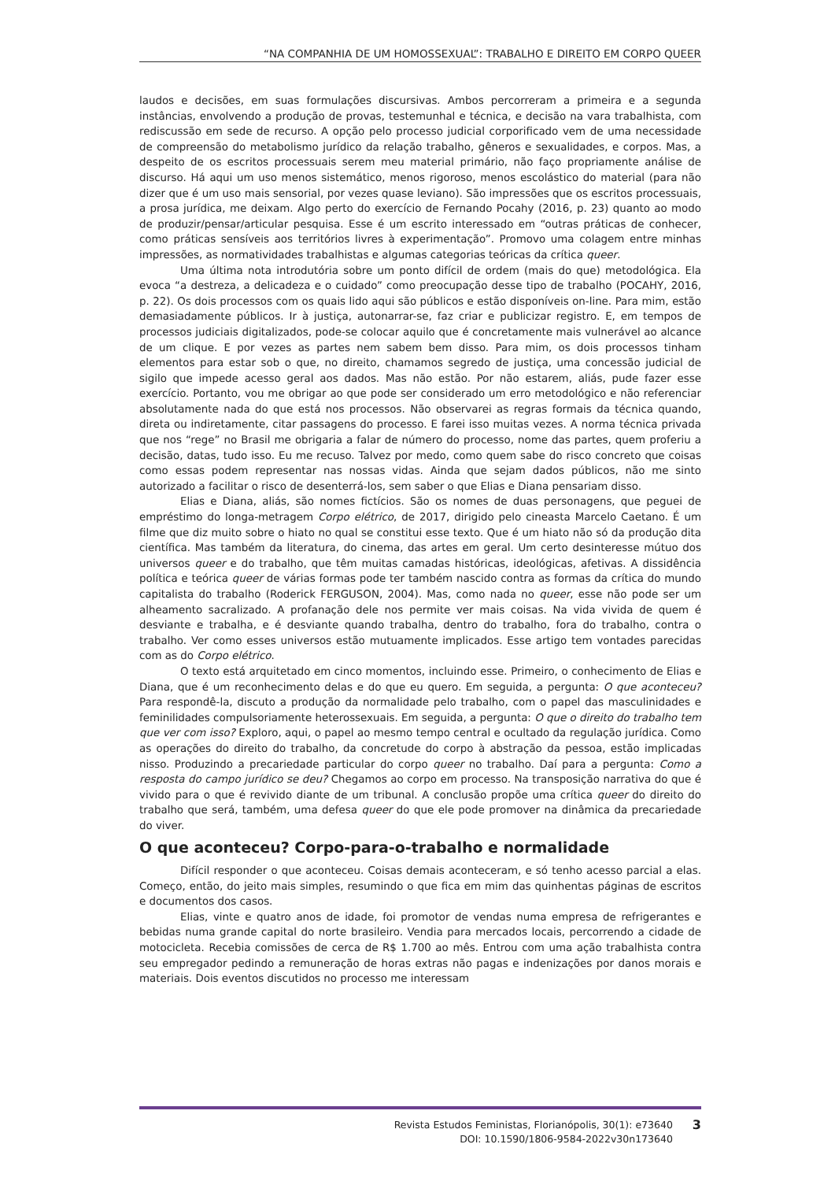“NA COMPANHIA DE UM HOMOSSEXUAL”: TRABALHO E DIREITO EM CORPO QUEER
laudos e decisões, em suas formulações discursivas. Ambos percorreram a primeira e a segunda instâncias, envolvendo a produção de provas, testemunhal e técnica, e decisão na vara trabalhista, com rediscussão em sede de recurso. A opção pelo processo judicial corporificado vem de uma necessidade de compreensão do metabolismo jurídico da relação trabalho, gêneros e sexualidades, e corpos. Mas, a despeito de os escritos processuais serem meu material primário, não faço propriamente análise de discurso. Há aqui um uso menos sistemático, menos rigoroso, menos escolástico do material (para não dizer que é um uso mais sensorial, por vezes quase leviano). São impressões que os escritos processuais, a prosa jurídica, me deixam. Algo perto do exercício de Fernando Pocahy (2016, p. 23) quanto ao modo de produzir/pensar/articular pesquisa. Esse é um escrito interessado em “outras práticas de conhecer, como práticas sensíveis aos territórios livres à experimentação”. Promovo uma colagem entre minhas impressões, as normatividades trabalhistas e algumas categorias teóricas da crítica queer.
Uma última nota introdutória sobre um ponto difícil de ordem (mais do que) metodológica. Ela evoca “a destreza, a delicadeza e o cuidado” como preocupação desse tipo de trabalho (POCAHY, 2016, p. 22). Os dois processos com os quais lido aqui são públicos e estão disponíveis on-line. Para mim, estão demasiadamente públicos. Ir à justiça, autonarrar-se, faz criar e publicizar registro. E, em tempos de processos judiciais digitalizados, pode-se colocar aquilo que é concretamente mais vulnerável ao alcance de um clique. E por vezes as partes nem sabem bem disso. Para mim, os dois processos tinham elementos para estar sob o que, no direito, chamamos segredo de justiça, uma concessão judicial de sigilo que impede acesso geral aos dados. Mas não estão. Por não estarem, aliás, pude fazer esse exercício. Portanto, vou me obrigar ao que pode ser considerado um erro metodológico e não referenciar absolutamente nada do que está nos processos. Não observarei as regras formais da técnica quando, direta ou indiretamente, citar passagens do processo. E farei isso muitas vezes. A norma técnica privada que nos “rege” no Brasil me obrigaria a falar de número do processo, nome das partes, quem proferiu a decisão, datas, tudo isso. Eu me recuso. Talvez por medo, como quem sabe do risco concreto que coisas como essas podem representar nas nossas vidas. Ainda que sejam dados públicos, não me sinto autorizado a facilitar o risco de desenterrá-los, sem saber o que Elias e Diana pensariam disso.
Elias e Diana, aliás, são nomes fictícios. São os nomes de duas personagens, que peguei de empréstimo do longa-metragem Corpo elétrico, de 2017, dirigido pelo cineasta Marcelo Caetano. É um filme que diz muito sobre o hiato no qual se constitui esse texto. Que é um hiato não só da produção dita científica. Mas também da literatura, do cinema, das artes em geral. Um certo desinteresse mútuo dos universos queer e do trabalho, que têm muitas camadas históricas, ideológicas, afetivas. A dissidência política e teórica queer de várias formas pode ter também nascido contra as formas da crítica do mundo capitalista do trabalho (Roderick FERGUSON, 2004). Mas, como nada no queer, esse não pode ser um alheamento sacralizado. A profanação dele nos permite ver mais coisas. Na vida vivida de quem é desviante e trabalha, e é desviante quando trabalha, dentro do trabalho, fora do trabalho, contra o trabalho. Ver como esses universos estão mutuamente implicados. Esse artigo tem vontades parecidas com as do Corpo elétrico.
O texto está arquitetado em cinco momentos, incluindo esse. Primeiro, o conhecimento de Elias e Diana, que é um reconhecimento delas e do que eu quero. Em seguida, a pergunta: O que aconteceu? Para respondê-la, discuto a produção da normalidade pelo trabalho, com o papel das masculinidades e feminilidades compulsoriamente heterossexuais. Em seguida, a pergunta: O que o direito do trabalho tem que ver com isso? Exploro, aqui, o papel ao mesmo tempo central e ocultado da regulação jurídica. Como as operações do direito do trabalho, da concretude do corpo à abstração da pessoa, estão implicadas nisso. Produzindo a precariedade particular do corpo queer no trabalho. Daí para a pergunta: Como a resposta do campo jurídico se deu? Chegamos ao corpo em processo. Na transposição narrativa do que é vivido para o que é revivido diante de um tribunal. A conclusão propõe uma crítica queer do direito do trabalho que será, também, uma defesa queer do que ele pode promover na dinâmica da precariedade do viver.
O que aconteceu? Corpo-para-o-trabalho e normalidade
Difícil responder o que aconteceu. Coisas demais aconteceram, e só tenho acesso parcial a elas. Começo, então, do jeito mais simples, resumindo o que fica em mim das quinhentas páginas de escritos e documentos dos casos.
Elias, vinte e quatro anos de idade, foi promotor de vendas numa empresa de refrigerantes e bebidas numa grande capital do norte brasileiro. Vendia para mercados locais, percorrendo a cidade de motocicleta. Recebia comissões de cerca de R$ 1.700 ao mês. Entrou com uma ação trabalhista contra seu empregador pedindo a remuneração de horas extras não pagas e indenizações por danos morais e materiais. Dois eventos discutidos no processo me interessam
Revista Estudos Feministas, Florianópolis, 30(1): e73640
DOI: 10.1590/1806-9584-2022v30n173640
3